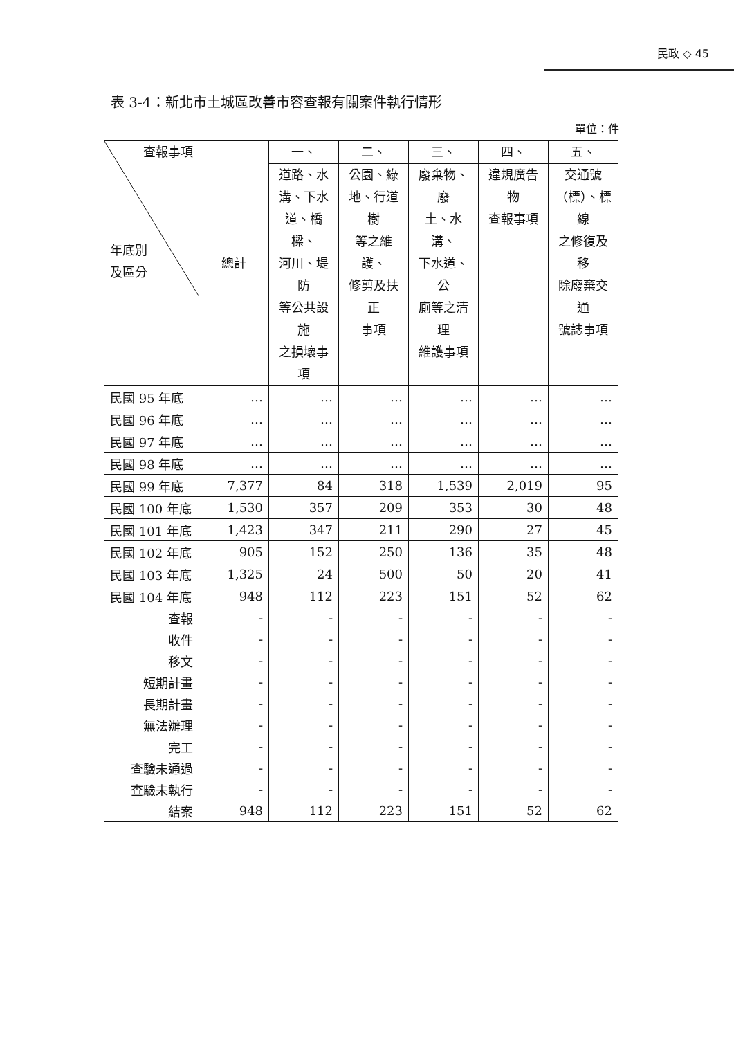民政 ◇ 45
表 3-4：新北市土城區改善市容查報有關案件執行情形
單位：件
| 查報事項 年底別 及區分 | 總計 | 一、 | 二、 | 三、 | 四、 | 五、 |
| --- | --- | --- | --- | --- | --- | --- |
| | | 道路、水 溝、下水 道、橋樑、 河川、堤防 等公共設施 之損壞事項 | 公園、綠 地、行道樹 等之維護、 修剪及扶正 事項 | 廢棄物、廢 土、水溝、 下水道、公 廁等之清理 維護事項 | 違規廣告物 查報事項 | 交通號 （標）、標線 之修復及移 除廢棄交通 號誌事項 |
| 民國 95 年底 | … | … | … | … | … | … |
| 民國 96 年底 | … | … | … | … | … | … |
| 民國 97 年底 | … | … | … | … | … | … |
| 民國 98 年底 | … | … | … | … | … | … |
| 民國 99 年底 | 7,377 | 84 | 318 | 1,539 | 2,019 | 95 |
| 民國 100 年底 | 1,530 | 357 | 209 | 353 | 30 | 48 |
| 民國 101 年底 | 1,423 | 347 | 211 | 290 | 27 | 45 |
| 民國 102 年底 | 905 | 152 | 250 | 136 | 35 | 48 |
| 民國 103 年底 | 1,325 | 24 | 500 | 50 | 20 | 41 |
| 民國 104 年底 | 948 | 112 | 223 | 151 | 52 | 62 |
| 查報 | - | - | - | - | - | - |
| 收件 | - | - | - | - | - | - |
| 移文 | - | - | - | - | - | - |
| 短期計畫 | - | - | - | - | - | - |
| 長期計畫 | - | - | - | - | - | - |
| 無法辦理 | - | - | - | - | - | - |
| 完工 | - | - | - | - | - | - |
| 查驗未通過 | - | - | - | - | - | - |
| 查驗未執行 | - | - | - | - | - | - |
| 結案 | 948 | 112 | 223 | 151 | 52 | 62 |